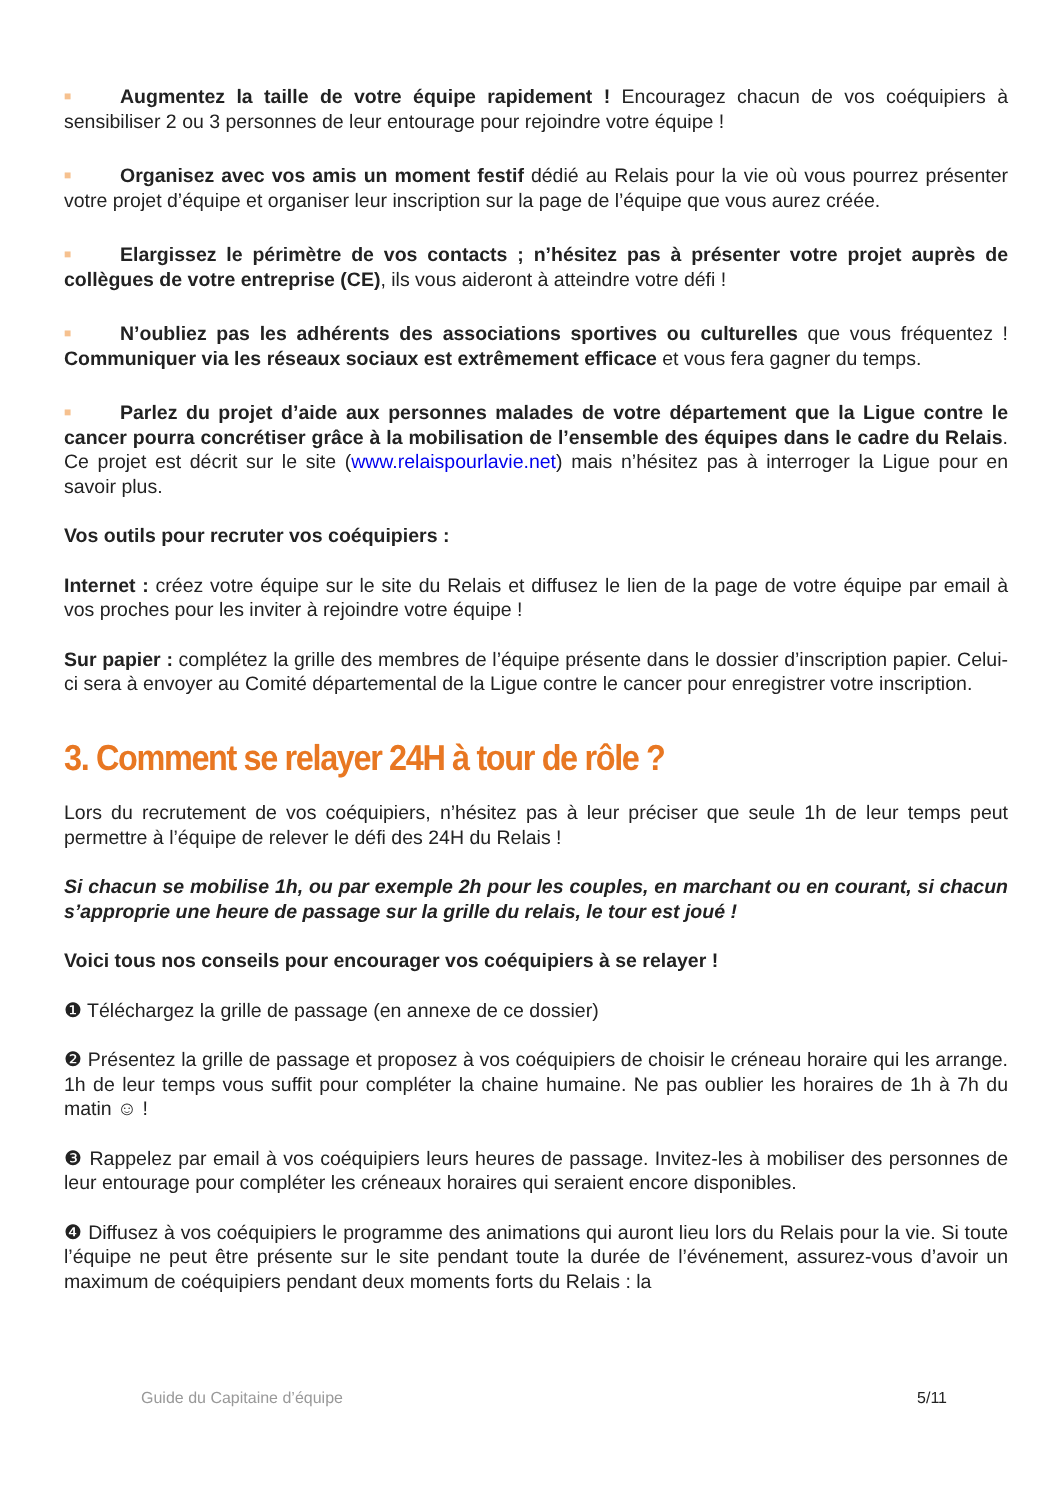■ Augmentez la taille de votre équipe rapidement ! Encouragez chacun de vos coéquipiers à sensibiliser 2 ou 3 personnes de leur entourage pour rejoindre votre équipe !
■ Organisez avec vos amis un moment festif dédié au Relais pour la vie où vous pourrez présenter votre projet d’équipe et organiser leur inscription sur la page de l’équipe que vous aurez créée.
■ Elargissez le périmètre de vos contacts ; n’hésitez pas à présenter votre projet auprès de collègues de votre entreprise (CE), ils vous aideront à atteindre votre défi !
■ N’oubliez pas les adhérents des associations sportives ou culturelles que vous fréquentez ! Communiquer via les réseaux sociaux est extrêmement efficace et vous fera gagner du temps.
■ Parlez du projet d’aide aux personnes malades de votre département que la Ligue contre le cancer pourra concrétiser grâce à la mobilisation de l’ensemble des équipes dans le cadre du Relais. Ce projet est décrit sur le site (www.relaispourlavie.net) mais n’hésitez pas à interroger la Ligue pour en savoir plus.
Vos outils pour recruter vos coéquipiers :
Internet : créez votre équipe sur le site du Relais et diffusez le lien de la page de votre équipe par email à vos proches pour les inviter à rejoindre votre équipe !
Sur papier : complétez la grille des membres de l’équipe présente dans le dossier d’inscription papier. Celui-ci sera à envoyer au Comité départemental de la Ligue contre le cancer pour enregistrer votre inscription.
3. Comment se relayer 24H à tour de rôle ?
Lors du recrutement de vos coéquipiers, n’hésitez pas à leur préciser que seule 1h de leur temps peut permettre à l’équipe de relever le défi des 24H du Relais !
Si chacun se mobilise 1h, ou par exemple 2h pour les couples, en marchant ou en courant, si chacun s’approprie une heure de passage sur la grille du relais, le tour est joué !
Voici tous nos conseils pour encourager vos coéquipiers à se relayer !
❶ Téléchargez la grille de passage (en annexe de ce dossier)
❷ Présentez la grille de passage et proposez à vos coéquipiers de choisir le créneau horaire qui les arrange. 1h de leur temps vous suffit pour compléter la chaine humaine. Ne pas oublier les horaires de 1h à 7h du matin ☺ !
❸ Rappelez par email à vos coéquipiers leurs heures de passage. Invitez-les à mobiliser des personnes de leur entourage pour compléter les créneaux horaires qui seraient encore disponibles.
❹ Diffusez à vos coéquipiers le programme des animations qui auront lieu lors du Relais pour la vie. Si toute l’équipe ne peut être présente sur le site pendant toute la durée de l’événement, assurez-vous d’avoir un maximum de coéquipiers pendant deux moments forts du Relais : la
Guide du Capitaine d’équipe 5/11